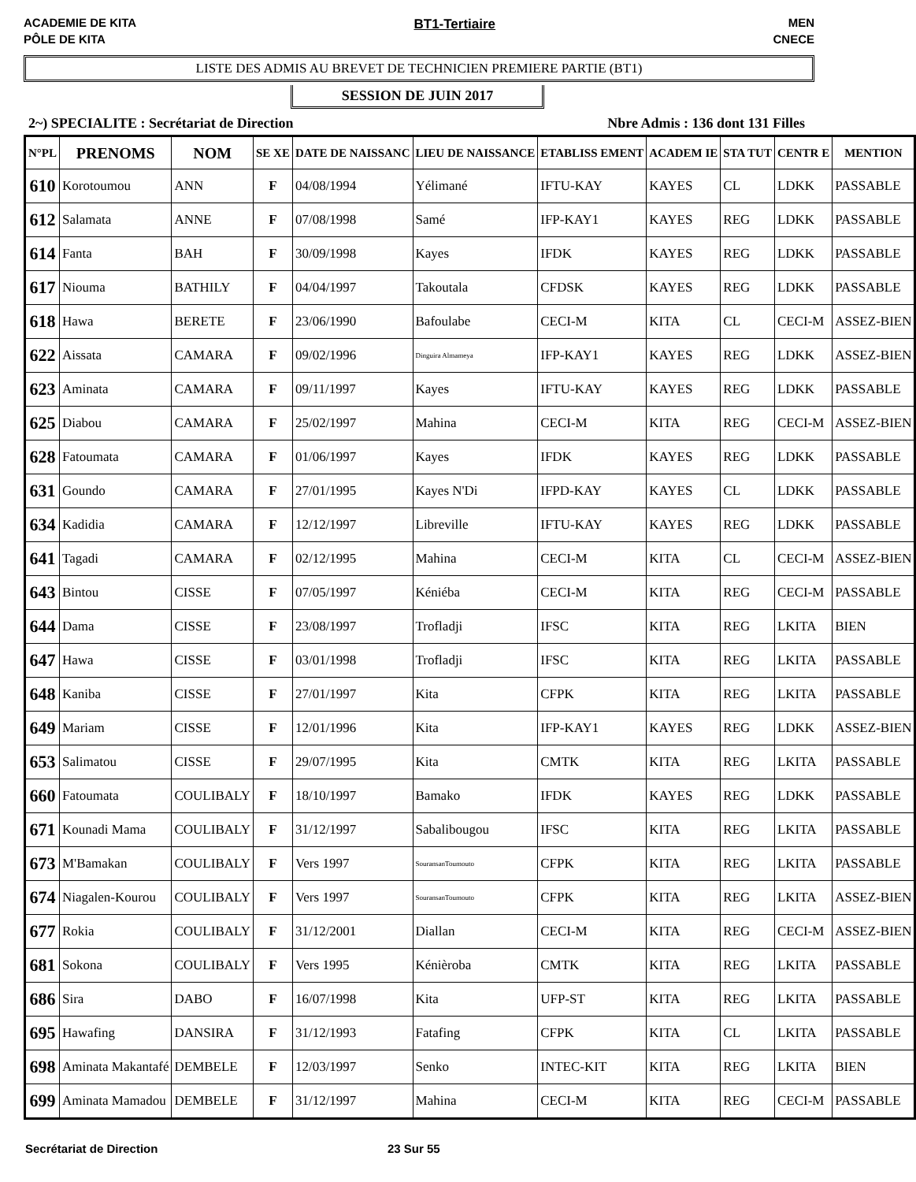ACADEMIE DE KITA
PÔLE DE KITA
BT1-Tertiaire MEN
CNECE
LISTE DES ADMIS AU BREVET DE TECHNICIEN PREMIERE PARTIE (BT1)
SESSION DE JUIN 2017
2~) SPECIALITE : Secrétariat de Direction Nbre Admis : 136 dont 131 Filles
| N°PL | PRENOMS | NOM | SE XE | DATE DE NAISSANC | LIEU DE NAISSANCE | ETABLISS EMENT | ACADEM IE | STA TUT | CENTR E | MENTION |
| --- | --- | --- | --- | --- | --- | --- | --- | --- | --- | --- |
| 610 | Korotoumou | ANN | F | 04/08/1994 | Yélimané | IFTU-KAY | KAYES | CL | LDKK | PASSABLE |
| 612 | Salamata | ANNE | F | 07/08/1998 | Samé | IFP-KAY1 | KAYES | REG | LDKK | PASSABLE |
| 614 | Fanta | BAH | F | 30/09/1998 | Kayes | IFDK | KAYES | REG | LDKK | PASSABLE |
| 617 | Niouma | BATHILY | F | 04/04/1997 | Takoutala | CFDSK | KAYES | REG | LDKK | PASSABLE |
| 618 | Hawa | BERETE | F | 23/06/1990 | Bafoulabe | CECI-M | KITA | CL | CECI-M | ASSEZ-BIEN |
| 622 | Aissata | CAMARA | F | 09/02/1996 | Dinguira Almameya | IFP-KAY1 | KAYES | REG | LDKK | ASSEZ-BIEN |
| 623 | Aminata | CAMARA | F | 09/11/1997 | Kayes | IFTU-KAY | KAYES | REG | LDKK | PASSABLE |
| 625 | Diabou | CAMARA | F | 25/02/1997 | Mahina | CECI-M | KITA | REG | CECI-M | ASSEZ-BIEN |
| 628 | Fatoumata | CAMARA | F | 01/06/1997 | Kayes | IFDK | KAYES | REG | LDKK | PASSABLE |
| 631 | Goundo | CAMARA | F | 27/01/1995 | Kayes N'Di | IFPD-KAY | KAYES | CL | LDKK | PASSABLE |
| 634 | Kadidia | CAMARA | F | 12/12/1997 | Libreville | IFTU-KAY | KAYES | REG | LDKK | PASSABLE |
| 641 | Tagadi | CAMARA | F | 02/12/1995 | Mahina | CECI-M | KITA | CL | CECI-M | ASSEZ-BIEN |
| 643 | Bintou | CISSE | F | 07/05/1997 | Kéniéba | CECI-M | KITA | REG | CECI-M | PASSABLE |
| 644 | Dama | CISSE | F | 23/08/1997 | Trofladji | IFSC | KITA | REG | LKITA | BIEN |
| 647 | Hawa | CISSE | F | 03/01/1998 | Trofladji | IFSC | KITA | REG | LKITA | PASSABLE |
| 648 | Kaniba | CISSE | F | 27/01/1997 | Kita | CFPK | KITA | REG | LKITA | PASSABLE |
| 649 | Mariam | CISSE | F | 12/01/1996 | Kita | IFP-KAY1 | KAYES | REG | LDKK | ASSEZ-BIEN |
| 653 | Salimatou | CISSE | F | 29/07/1995 | Kita | CMTK | KITA | REG | LKITA | PASSABLE |
| 660 | Fatoumata | COULIBALY | F | 18/10/1997 | Bamako | IFDK | KAYES | REG | LDKK | PASSABLE |
| 671 | Kounadi Mama | COULIBALY | F | 31/12/1997 | Sabalibougou | IFSC | KITA | REG | LKITA | PASSABLE |
| 673 | M'Bamakan | COULIBALY | F | Vers 1997 | SouransanToumouto | CFPK | KITA | REG | LKITA | PASSABLE |
| 674 | Niagalen-Kourou | COULIBALY | F | Vers 1997 | SouransanToumouto | CFPK | KITA | REG | LKITA | ASSEZ-BIEN |
| 677 | Rokia | COULIBALY | F | 31/12/2001 | Diallan | CECI-M | KITA | REG | CECI-M | ASSEZ-BIEN |
| 681 | Sokona | COULIBALY | F | Vers 1995 | Kénièroba | CMTK | KITA | REG | LKITA | PASSABLE |
| 686 | Sira | DABO | F | 16/07/1998 | Kita | UFP-ST | KITA | REG | LKITA | PASSABLE |
| 695 | Hawafing | DANSIRA | F | 31/12/1993 | Fatafing | CFPK | KITA | CL | LKITA | PASSABLE |
| 698 | Aminata Makantafé | DEMBELE | F | 12/03/1997 | Senko | INTEC-KIT | KITA | REG | LKITA | BIEN |
| 699 | Aminata Mamadou | DEMBELE | F | 31/12/1997 | Mahina | CECI-M | KITA | REG | CECI-M | PASSABLE |
Secrétariat de Direction 23 Sur 55